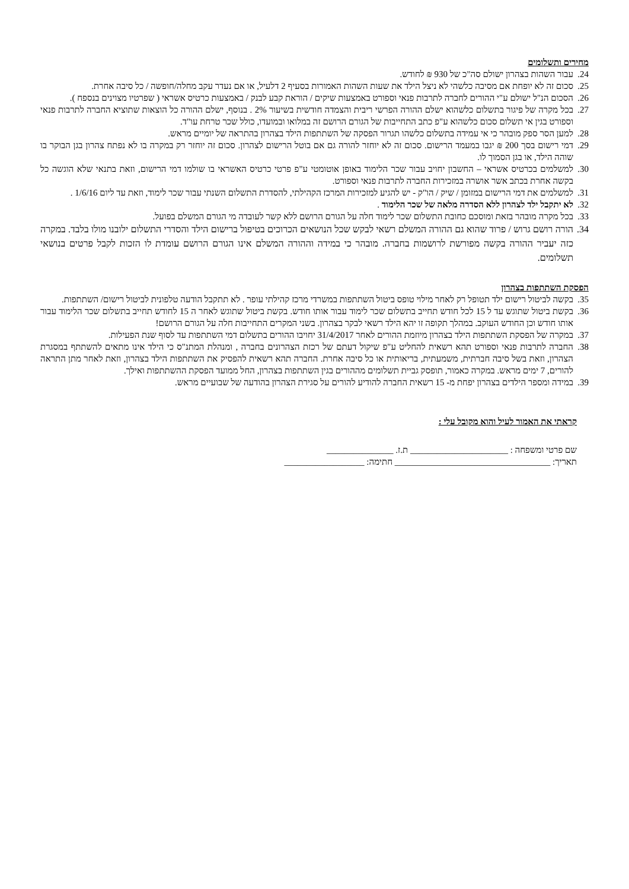מחירים ותשלומים
24. עבור השהות בצהרון ישולם סה"כ של 930 ₪ לחודש.
25. סכום זה לא יופחת אם מסיבה כלשהי לא ניצל הילד את שעות השהות האמורות בסעיף 2 דלעיל, או אם נעדר עקב מחלה/חופשה / כל סיבה אחרת.
26. הסכום הנ"ל ישולם ע"י ההורים לחברה לתרבות פנאי וספורט באמצעות שיקים / הוראת קבע לבנק / באמצעות כרטיס אשראי ( שפרטיו מצוינים בנספח ).
27. בכל מקרה של פיגור בתשלום כלשהוא ישלם ההורה הפרשי ריבית והצמדה חודשית בשיעור 2% . בנוסף, ישלם ההורה כל הוצאות שתוציא החברה לתרבות פנאי וספורט בגין אי תשלום סכום כלשהוא ע"פ כתב התחייבות של הגורם הרושם זה במלואו ובמועדו, כולל שכר טרחת עו"ד.
28. למען הסר ספק מובהר כי אי עמידה בתשלום כלשהו תגרור הפסקה של השתתפות הילד בצהרון בהתראה של יומיים מראש.
29. דמי רישום בסך 200 ₪ יגבו במעמד הרישום. סכום זה לא יוחזר להורה גם אם בוטל הרישום לצהרון. סכום זה יוחזר רק במקרה בו לא נפתח צהרון בגן הבוקר בו שוהה הילד, או בגן הסמוך לו.
30. למשלמים בכרטיס אשראי – החשבון יחויב עבור שכר הלימוד באופן אוטומטי ע"פ פרטי כרטיס האשראי בו שולמו דמי הרישום, וזאת בתנאי שלא הוגשה כל בקשה אחרת בכתב אשר אושרה במזכירות החברה לתרבות פנאי וספורט.
31. למשלמים את דמי הרישום במזומן / שיק / הו"ק - יש להגיע למזכירות המרכז הקהילתי, להסדרת התשלום השנתי עבור שכר לימוד, וזאת עד ליום 1/6/16 .
32. לא יתקבל ילד לצהרון ללא הסדרה מלאה של שכר הלימוד .
33. בכל מקרה מובהר בזאת ומוסכם כחובת התשלום שכר לימוד חלה על הגורם הרושם ללא קשר לעובדה מי הגורם המשלם בפועל.
34. הורה רושם גרוש / פרוד שהוא גם ההורה המשלם רשאי לבקש שכל הנושאים הכרוכים בטיפול ברישום הילד והסדרי התשלום ילובנו מולו בלבד. במקרה כזה יעביר ההורה בקשה מפורשת לרושמות בחברה. מובהר כי במידה וההורה המשלם אינו הגורם הרושם עומדת לו הזכות לקבל פרטים בנושאי תשלומים.
הפסקת השתתפות בצהרון
35. בקשה לביטול רישום ילד תטופל רק לאחר מילוי טופס ביטול השתתפות במשרדי מרכז קהילתי עופר . לא תתקבל הודעה טלפונית לביטול רישום/ השתתפות.
36. בקשת ביטול שתוגש עד ל 15 לכל חודש תחייב בתשלום שכר לימוד עבור אותו חודש. בקשת ביטול שתוגש לאחר ה 15 לחודש תחייב בתשלום שכר הלימוד עבור אותו חודש וכן החודש העוקב. במהלך תקופה זו יהא הילד רשאי לבקר בצהרון. בשני המקרים התחייבות חלה על הגורם הרושם!
37. במקרה של הפסקת השתתפות הילד בצהרון מיוזמת ההורים לאחר 31/4/2017 יחויבו ההורים בתשלום דמי השתתפות עד לסוף שנת הפעילות.
38. החברה לתרבות פנאי וספורט תהא רשאית להחליט ע"פ שיקול דעתם של רכזת הצהרונים בחברה , ומנהלת המתנ"ס כי הילד אינו מתאים להשתתף במסגרת הצהרון, וזאת בשל סיבה חברתית, משמעתית, בריאותית או כל סיבה אחרת. החברה תהא רשאית להפסיק את השתתפות הילד בצהרון, וזאת לאחר מתן התראה להורים, 7 ימים מראש. במקרה כאמור, תופסק גביית תשלומים מההורים בגין השתתפות בצהרון, החל ממועד הפסקת ההשתתפות ואילך.
39. במידה ומספר הילדים בצהרון יפחת מ- 15 רשאית החברה להודיע להורים על סגירת הצהרון בהודעה של שבועיים מראש.
קראתי את האמור לעיל והוא מקובל עלי :
שם פרטי ומשפחה : ______________________ ת.ז. _______________
תאריך: ___________________________________ חתימה: __________________